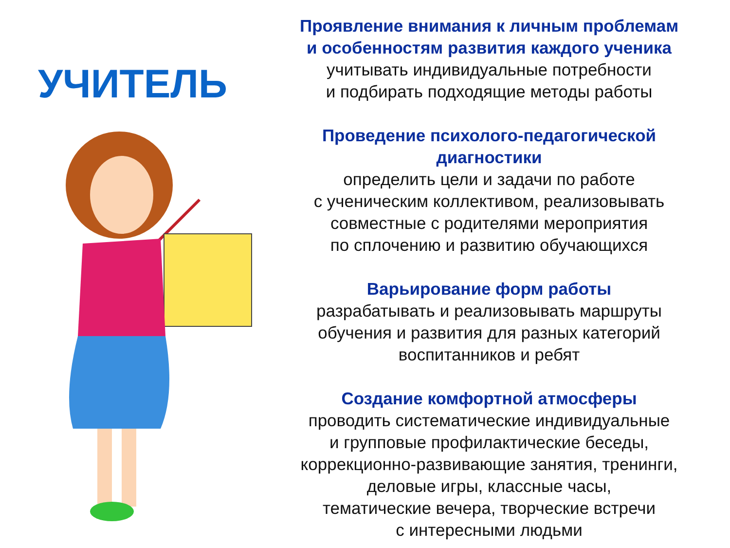УЧИТЕЛЬ
Проявление внимания к личным проблемам
и особенностям развития каждого ученика
учитывать индивидуальные потребности
и подбирать подходящие методы работы
Проведение психолого-педагогической
диагностики
определить цели и задачи по работе
с ученическим коллективом, реализовывать
совместные с родителями мероприятия
по сплочению и развитию обучающихся
Варьирование форм работы
разрабатывать и реализовывать маршруты
обучения и развития для разных категорий
воспитанников и ребят
Создание комфортной атмосферы
проводить систематические индивидуальные
и групповые профилактические беседы,
коррекционно-развивающие занятия, тренинги,
деловые игры, классные часы,
тематические вечера, творческие встречи
с интересными людьми